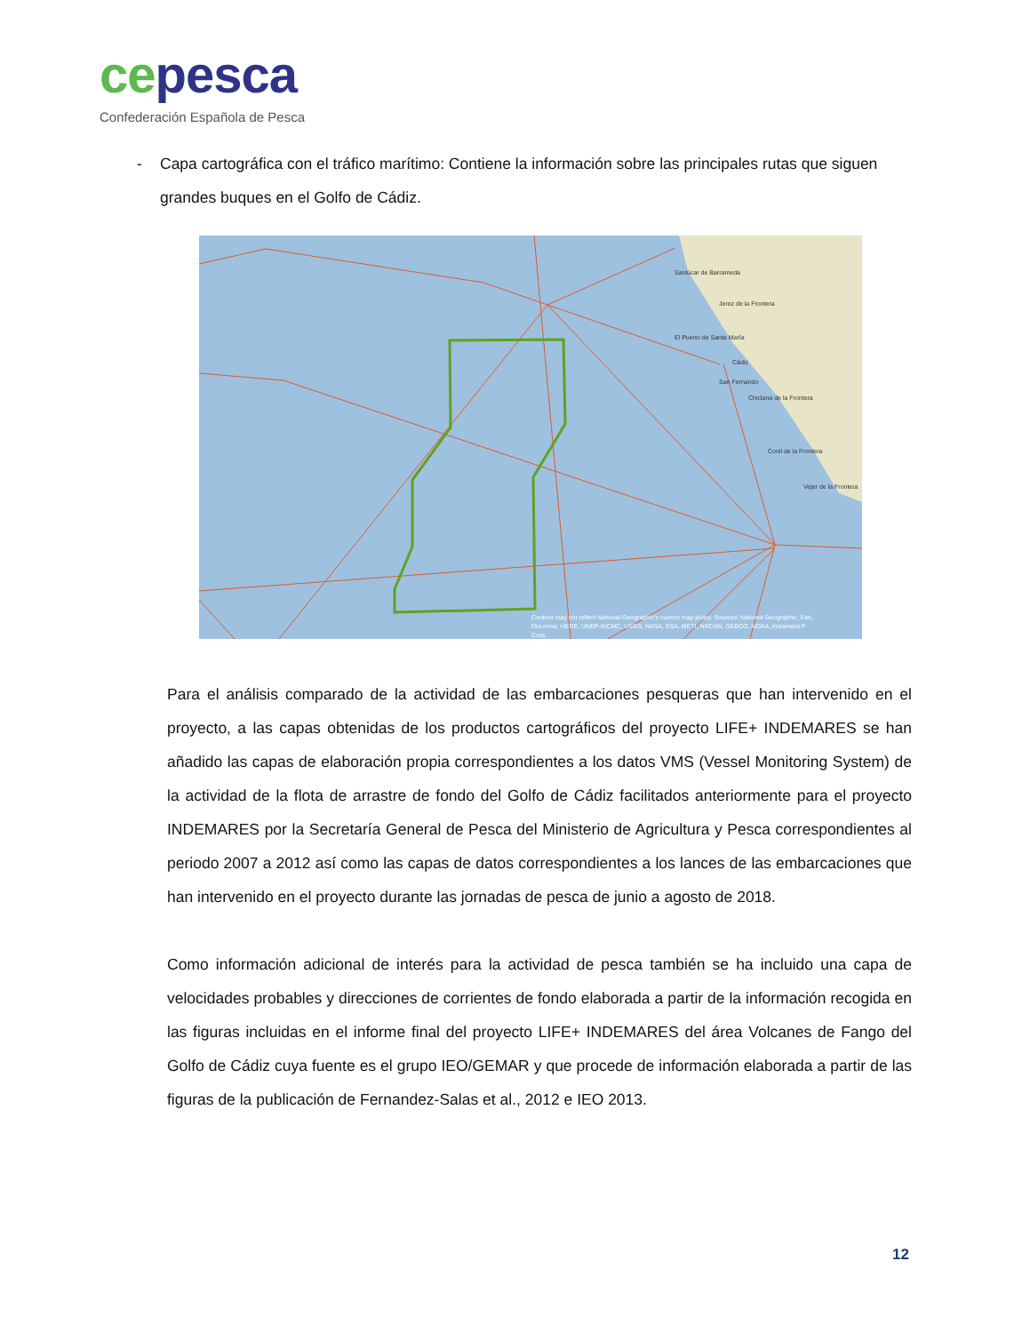ce pesca
Confederación Española de Pesca
- Capa cartográfica con el tráfico marítimo: Contiene la información sobre las principales rutas que siguen grandes buques en el Golfo de Cádiz.
Sanlúcar de Barrameda
Jerez de la Frontera
El Puerto de Santa María
Cádiz
San Fernando
Chiclana de la Frontera
Conil de la Frontera
Vejer de la Frontera
Content may not reflect National Geographic's current map policy. Sources: National Geographic, Esri,
DeLorme, HERE, UNEP-WCMC, USGS, NASA, ESA, METI, NRCAN, GEBCO, NOAA, increment P
Corp.
Para el análisis comparado de la actividad de las embarcaciones pesqueras que han intervenido en el proyecto, a las capas obtenidas de los productos cartográficos del proyecto LIFE+ INDEMARES se han añadido las capas de elaboración propia correspondientes a los datos VMS (Vessel Monitoring System) de la actividad de la flota de arrastre de fondo del Golfo de Cádiz facilitados anteriormente para el proyecto INDEMARES por la Secretaría General de Pesca del Ministerio de Agricultura y Pesca correspondientes al periodo 2007 a 2012 así como las capas de datos correspondientes a los lances de las embarcaciones que han intervenido en el proyecto durante las jornadas de pesca de junio a agosto de 2018.
Como información adicional de interés para la actividad de pesca también se ha incluido una capa de velocidades probables y direcciones de corrientes de fondo elaborada a partir de la información recogida en las figuras incluidas en el informe final del proyecto LIFE+ INDEMARES del área Volcanes de Fango del Golfo de Cádiz cuya fuente es el grupo IEO/GEMAR y que procede de información elaborada a partir de las figuras de la publicación de Fernandez-Salas et al., 2012 e IEO 2013.
12